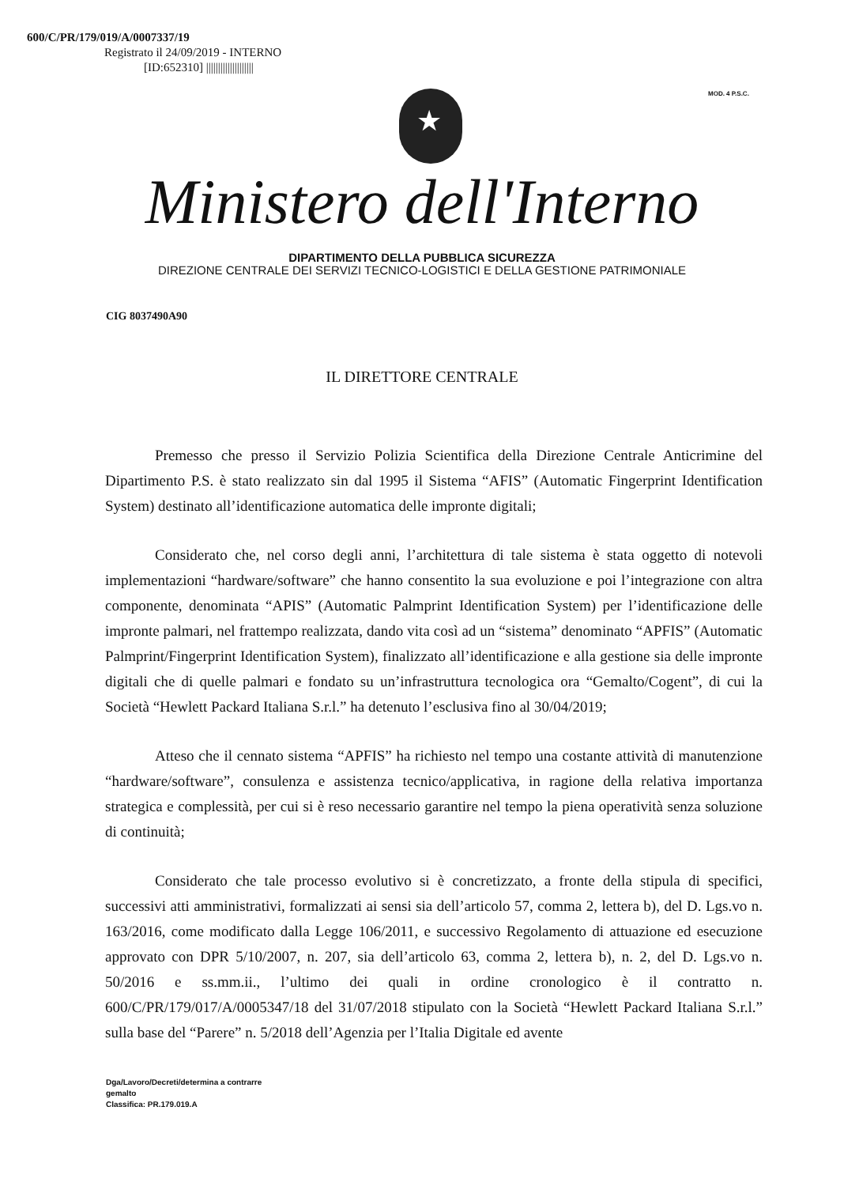600/C/PR/179/019/A/0007337/19
Registrato il 24/09/2019 - INTERNO
[ID:652310] ||||||||||||||||||||
MOD. 4 P.S.C.
★
Ministero dell'Interno
DIPARTIMENTO DELLA PUBBLICA SICUREZZA
DIREZIONE CENTRALE DEI SERVIZI TECNICO-LOGISTICI E DELLA GESTIONE PATRIMONIALE
CIG 8037490A90
IL DIRETTORE CENTRALE
Premesso che presso il Servizio Polizia Scientifica della Direzione Centrale Anticrimine del Dipartimento P.S. è stato realizzato sin dal 1995 il Sistema “AFIS” (Automatic Fingerprint Identification System) destinato all’identificazione automatica delle impronte digitali;
Considerato che, nel corso degli anni, l’architettura di tale sistema è stata oggetto di notevoli implementazioni “hardware/software” che hanno consentito la sua evoluzione e poi l’integrazione con altra componente, denominata “APIS” (Automatic Palmprint Identification System) per l’identificazione delle impronte palmari, nel frattempo realizzata, dando vita così ad un “sistema” denominato “APFIS” (Automatic Palmprint/Fingerprint Identification System), finalizzato all’identificazione e alla gestione sia delle impronte digitali che di quelle palmari e fondato su un’infrastruttura tecnologica ora “Gemalto/Cogent”, di cui la Società “Hewlett Packard Italiana S.r.l.” ha detenuto l’esclusiva fino al 30/04/2019;
Atteso che il cennato sistema “APFIS” ha richiesto nel tempo una costante attività di manutenzione “hardware/software”, consulenza e assistenza tecnico/applicativa, in ragione della relativa importanza strategica e complessità, per cui si è reso necessario garantire nel tempo la piena operatività senza soluzione di continuità;
Considerato che tale processo evolutivo si è concretizzato, a fronte della stipula di specifici, successivi atti amministrativi, formalizzati ai sensi sia dell’articolo 57, comma 2, lettera b), del D. Lgs.vo n. 163/2016, come modificato dalla Legge 106/2011, e successivo Regolamento di attuazione ed esecuzione approvato con DPR 5/10/2007, n. 207, sia dell’articolo 63, comma 2, lettera b), n. 2, del D. Lgs.vo n. 50/2016 e ss.mm.ii., l’ultimo dei quali in ordine cronologico è il contratto n. 600/C/PR/179/017/A/0005347/18 del 31/07/2018 stipulato con la Società “Hewlett Packard Italiana S.r.l.” sulla base del “Parere” n. 5/2018 dell’Agenzia per l’Italia Digitale ed avente
Dga/Lavoro/Decreti/determina a contrarre
gemalto
Classifica: PR.179.019.A